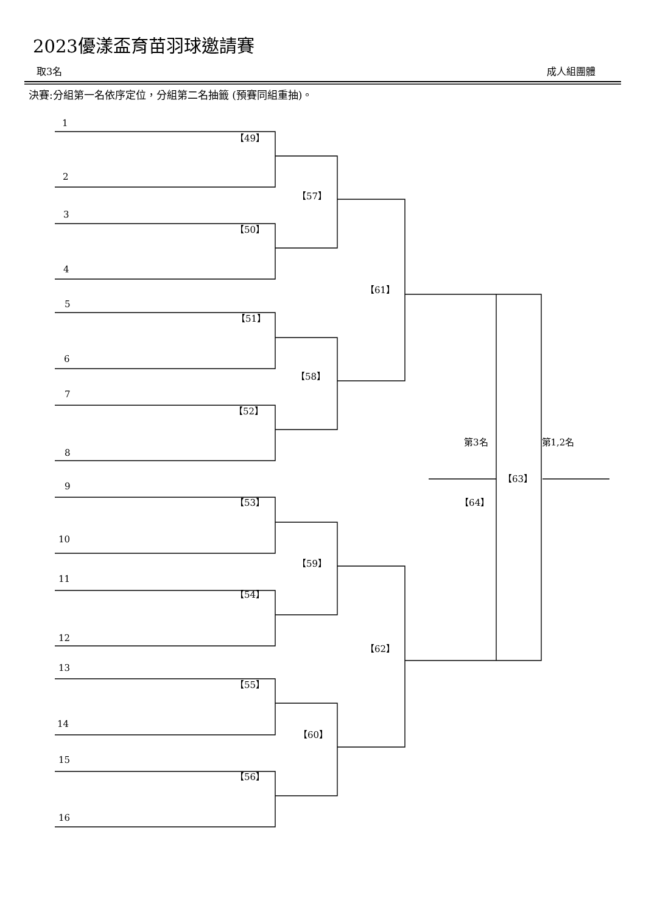2023優漾盃育苗羽球邀請賽
取3名 成人組團體
決賽:分組第一名依序定位，分組第二名抽籤 (預賽同組重抽)。
1
【49】
2
【57】
3
【50】
4
【61】
5
【51】
6
【58】
7
【52】
第3名 第1,2名
8
【63】
9
【53】 【64】
10
【59】
11
【54】
12
【62】
13
【55】
14
【60】
15
【56】
16